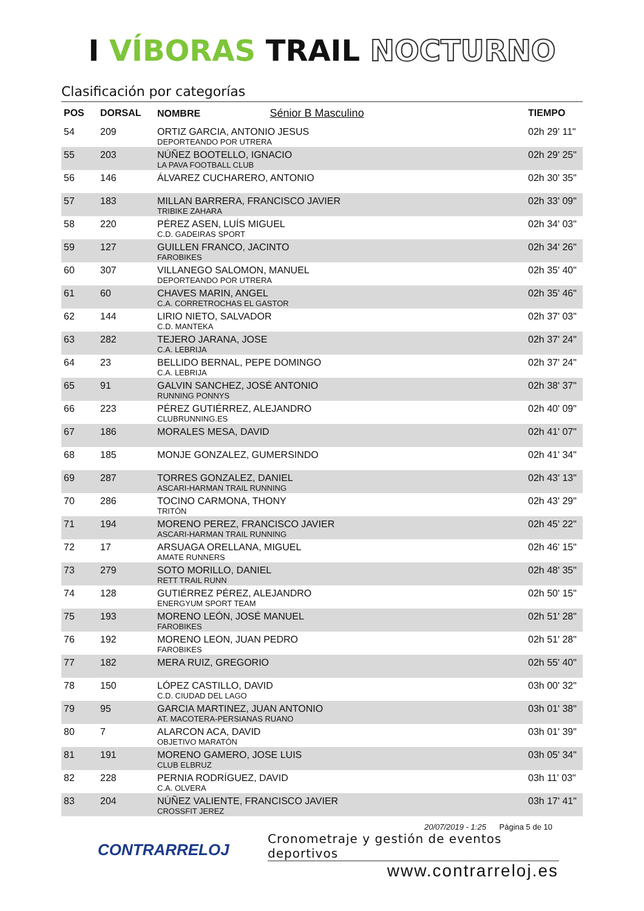I VÍBORAS TRAIL NOCTURNO
Clasificación por categorías
| POS | DORSAL | NOMBRE Sénior B Masculino | TIEMPO |
| --- | --- | --- | --- |
| 54 | 209 | ORTIZ GARCIA, ANTONIO JESUS DEPORTEANDO POR UTRERA | 02h 29' 11" |
| 55 | 203 | NÚÑEZ BOOTELLO, IGNACIO LA PAVA FOOTBALL CLUB | 02h 29' 25" |
| 56 | 146 | ÁLVAREZ CUCHARERO, ANTONIO | 02h 30' 35" |
| 57 | 183 | MILLAN BARRERA, FRANCISCO JAVIER TRIBIKE ZAHARA | 02h 33' 09" |
| 58 | 220 | PÉREZ ASEN, LUÍS MIGUEL C.D. GADEIRAS SPORT | 02h 34' 03" |
| 59 | 127 | GUILLEN FRANCO, JACINTO FAROBIKES | 02h 34' 26" |
| 60 | 307 | VILLANEGO SALOMON, MANUEL DEPORTEANDO POR UTRERA | 02h 35' 40" |
| 61 | 60 | CHAVES MARIN, ANGEL C.A. CORRETROCHAS EL GASTOR | 02h 35' 46" |
| 62 | 144 | LIRIO NIETO, SALVADOR C.D. MANTEKA | 02h 37' 03" |
| 63 | 282 | TEJERO JARANA, JOSE C.A. LEBRIJA | 02h 37' 24" |
| 64 | 23 | BELLIDO BERNAL, PEPE DOMINGO C.A. LEBRIJA | 02h 37' 24" |
| 65 | 91 | GALVIN SANCHEZ, JOSÉ ANTONIO RUNNING PONNYS | 02h 38' 37" |
| 66 | 223 | PÉREZ GUTIÉRREZ, ALEJANDRO CLUBRUNNING.ES | 02h 40' 09" |
| 67 | 186 | MORALES MESA, DAVID | 02h 41' 07" |
| 68 | 185 | MONJE GONZALEZ, GUMERSINDO | 02h 41' 34" |
| 69 | 287 | TORRES GONZALEZ, DANIEL ASCARI-HARMAN TRAIL RUNNING | 02h 43' 13" |
| 70 | 286 | TOCINO CARMONA, THONY TRITÓN | 02h 43' 29" |
| 71 | 194 | MORENO PEREZ, FRANCISCO JAVIER ASCARI-HARMAN TRAIL RUNNING | 02h 45' 22" |
| 72 | 17 | ARSUAGA ORELLANA, MIGUEL AMATE RUNNERS | 02h 46' 15" |
| 73 | 279 | SOTO MORILLO, DANIEL RETT TRAIL RUNN | 02h 48' 35" |
| 74 | 128 | GUTIÉRREZ PÉREZ, ALEJANDRO ENERGYUM SPORT TEAM | 02h 50' 15" |
| 75 | 193 | MORENO LEÓN, JOSÉ MANUEL FAROBIKES | 02h 51' 28" |
| 76 | 192 | MORENO LEON, JUAN PEDRO FAROBIKES | 02h 51' 28" |
| 77 | 182 | MERA RUIZ, GREGORIO | 02h 55' 40" |
| 78 | 150 | LÓPEZ CASTILLO, DAVID C.D. CIUDAD DEL LAGO | 03h 00' 32" |
| 79 | 95 | GARCIA MARTINEZ, JUAN ANTONIO AT. MACOTERA-PERSIANAS RUANO | 03h 01' 38" |
| 80 | 7 | ALARCON ACA, DAVID OBJETIVO MARATÓN | 03h 01' 39" |
| 81 | 191 | MORENO GAMERO, JOSE LUIS CLUB ELBRUZ | 03h 05' 34" |
| 82 | 228 | PERNIA RODRÍGUEZ, DAVID C.A. OLVERA | 03h 11' 03" |
| 83 | 204 | NÚÑEZ VALIENTE, FRANCISCO JAVIER CROSSFIT JEREZ | 03h 17' 41" |
20/07/2019 - 1:25 Página 5 de 10
CONTRARRELOJ
Cronometraje y gestión de eventos deportivos
www.contrarreloj.es